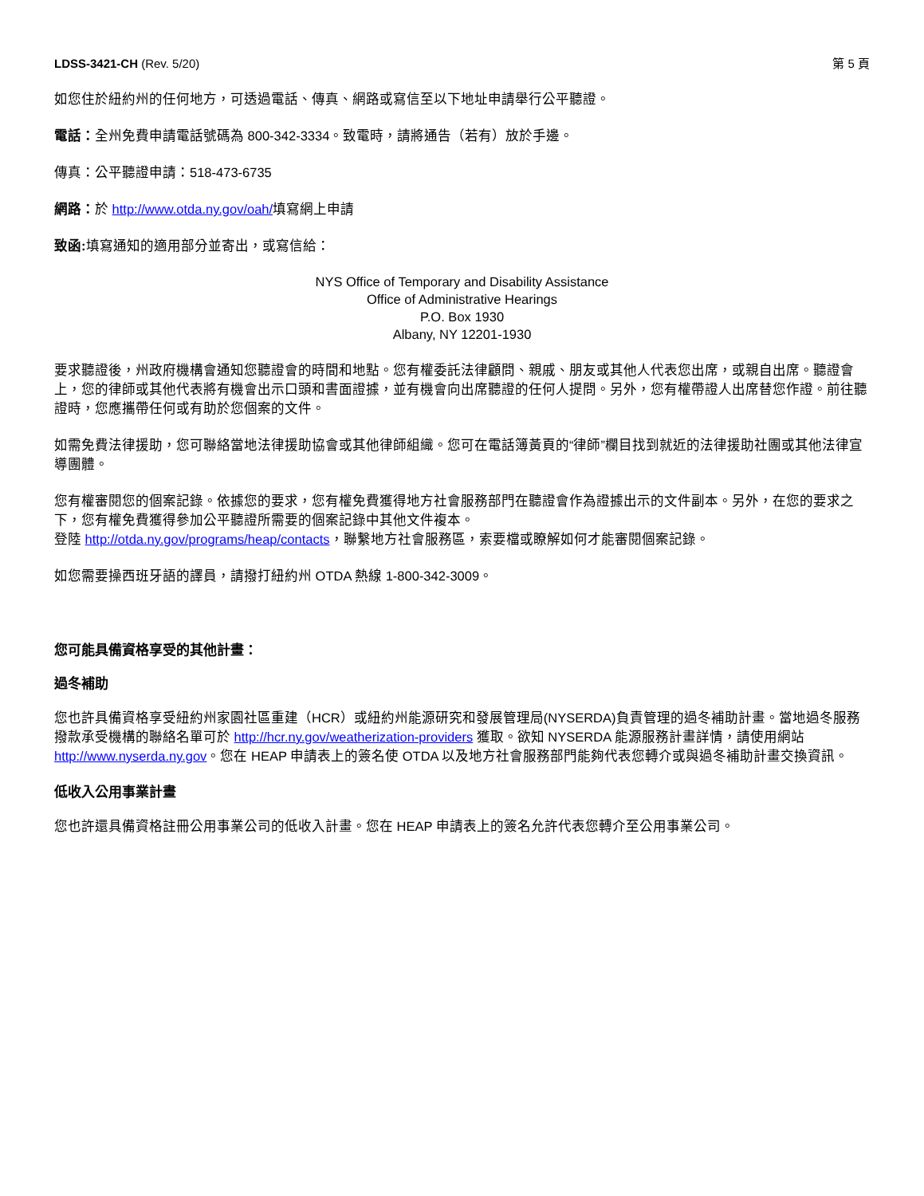LDSS-3421-CH (Rev. 5/20) 第 5 頁
如您住於紐約州的任何地方，可透過電話、傳真、網路或寫信至以下地址申請舉行公平聽證。
電話：全州免費申請電話號碼為 800-342-3334。致電時，請將通告（若有）放於手邊。
傳真：公平聽證申請：518-473-6735
網路：於 http://www.otda.ny.gov/oah/填寫網上申請
致函: 填寫通知的適用部分並寄出，或寫信給：
NYS Office of Temporary and Disability Assistance
Office of Administrative Hearings
P.O. Box 1930
Albany, NY 12201-1930
要求聽證後，州政府機構會通知您聽證會的時間和地點。您有權委託法律顧問、親戚、朋友或其他人代表您出席，或親自出席。聽證會上，您的律師或其他代表將有機會出示口頭和書面證據，並有機會向出席聽證的任何人提問。另外，您有權帶證人出席替您作證。前往聽證時，您應攜帶任何或有助於您個案的文件。
如需免費法律援助，您可聯絡當地法律援助協會或其他律師組織。您可在電話簿黃頁的“律師”欄目找到就近的法律援助社團或其他法律宣導團體。
您有權審閱您的個案記錄。依據您的要求，您有權免費獲得地方社會服務部門在聽證會作為證據出示的文件副本。另外，在您的要求之下，您有權免費獲得參加公平聽證所需要的個案記錄中其他文件複本。
登陸 http://otda.ny.gov/programs/heap/contacts，聯繫地方社會服務區，索要檔或瞭解如何才能審閱個案記錄。
如您需要操西班牙語的譯員，請撥打紐約州 OTDA 熱線 1-800-342-3009。
您可能具備資格享受的其他計畫：
過冬補助
您也許具備資格享受紐約州家園社區重建（HCR）或紐約州能源研究和發展管理局(NYSERDA)負責管理的過冬補助計畫。當地過冬服務撥款承受機構的聯絡名單可於 http://hcr.ny.gov/weatherization-providers 獲取。欲知 NYSERDA 能源服務計畫詳情，請使用網站 http://www.nyserda.ny.gov。您在 HEAP 申請表上的簽名使 OTDA 以及地方社會服務部門能夠代表您轉介或與過冬補助計畫交換資訊。
低收入公用事業計畫
您也許還具備資格註冊公用事業公司的低收入計畫。您在 HEAP 申請表上的簽名允許代表您轉介至公用事業公司。